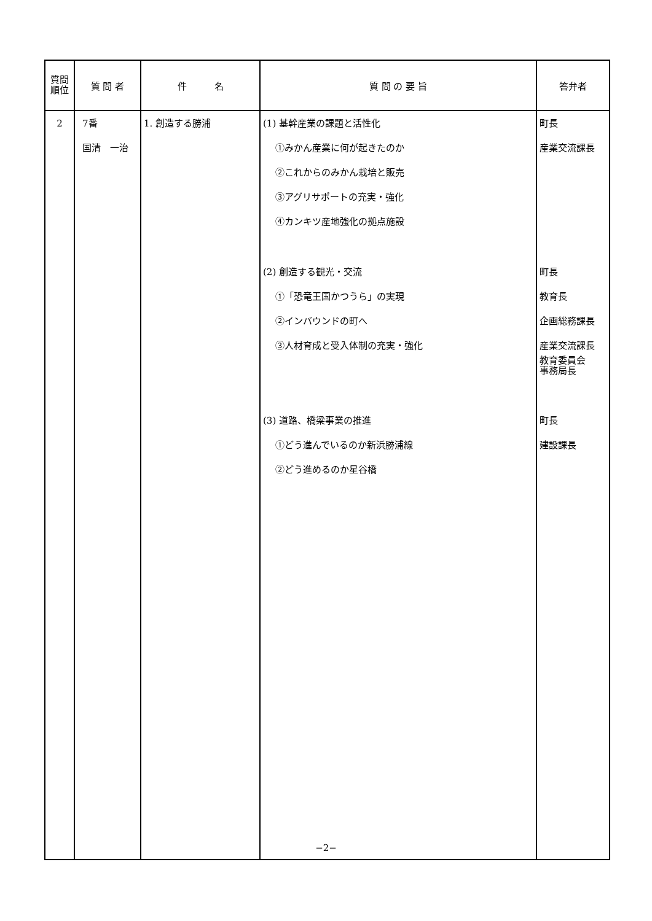| 質問 順位 | 質 問 者 | 件 名 | 質 問 の 要 旨 | 答弁者 |
| --- | --- | --- | --- | --- |
| 2 | 7番 国清 一治 | 1. 創造する勝浦 | (1) 基幹産業の課題と活性化 ①みかん産業に何が起きたのか ②これからのみかん栽培と販売 ③アグリサポートの充実・強化 ④カンキツ産地強化の拠点施設 (2) 創造する観光・交流 ①「恐竜王国かつうら」の実現 ②インバウンドの町へ ③人材育成と受入体制の充実・強化 (3) 道路、橋梁事業の推進 ①どう進んでいるのか新浜勝浦線 ②どう進めるのか星谷橋 | 町長 産業交流課長 町長 教育長 企画総務課長 産業交流課長 教育委員会 事務局長 町長 建設課長 |
−2−